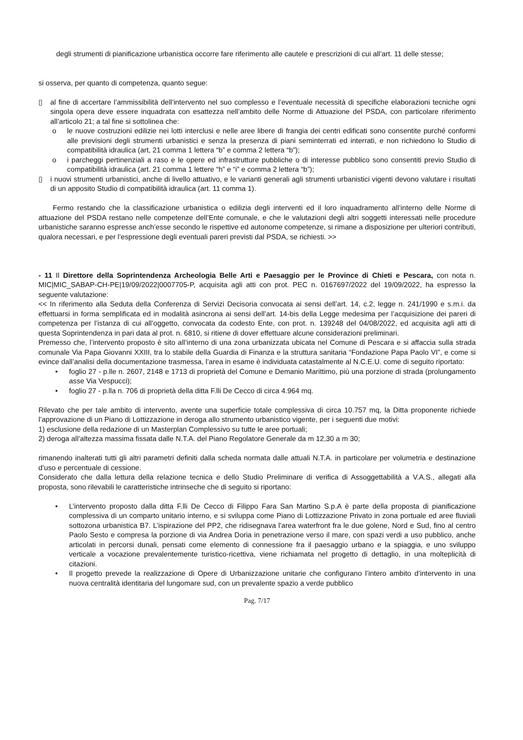degli strumenti di pianificazione urbanistica occorre fare riferimento alle cautele e prescrizioni di cui all’art. 11 delle stesse;
si osserva, per quanto di competenza, quanto segue:
▯ al fine di accertare l’ammissibilità dell’intervento nel suo complesso e l’eventuale necessità di specifiche elaborazioni tecniche ogni singola opera deve essere inquadrata con esattezza nell’ambito delle Norme di Attuazione del PSDA, con particolare riferimento all’articolo 21; a tal fine si sottolinea che:
o le nuove costruzioni edilizie nei lotti interclusi e nelle aree libere di frangia dei centri edificati sono consentite purché conformi alle previsioni degli strumenti urbanistici e senza la presenza di piani seminterrati ed interrati, e non richiedono lo Studio di compatibilità idraulica (art, 21 comma 1 lettera “b” e comma 2 lettera “b”);
o i parcheggi pertinenziali a raso e le opere ed infrastrutture pubbliche o di interesse pubblico sono consentiti previo Studio di compatibilità idraulica (art. 21 comma 1 lettere “h” e “i” e comma 2 lettera “b”);
▯ i nuovi strumenti urbanistici, anche di livello attuativo, e le varianti generali agli strumenti urbanistici vigenti devono valutare i risultati di un apposito Studio di compatibilità idraulica (art. 11 comma 1).
Fermo restando che la classificazione urbanistica o edilizia degli interventi ed il loro inquadramento all’interno delle Norme di attuazione del PSDA restano nelle competenze dell’Ente comunale, e che le valutazioni degli altri soggetti interessati nelle procedure urbanistiche saranno espresse anch’esse secondo le rispettive ed autonome competenze, si rimane a disposizione per ulteriori contributi, qualora necessari, e per l’espressione degli eventuali pareri previsti dal PSDA, se richiesti. >>
- 11 Il Direttore della Soprintendenza Archeologia Belle Arti e Paesaggio per le Province di Chieti e Pescara, con nota n. MIC|MIC_SABAP-CH-PE|19/09/2022|0007705-P, acquisita agli atti con prot. PEC n. 0167697/2022 del 19/09/2022, ha espresso la seguente valutazione:
<< In riferimento alla Seduta della Conferenza di Servizi Decisoria convocata ai sensi dell’art. 14, c.2, legge n. 241/1990 e s.m.i. da effettuarsi in forma semplificata ed in modalità asincrona ai sensi dell’art. 14-bis della Legge medesima per l’acquisizione dei pareri di competenza per l’istanza di cui all’oggetto, convocata da codesto Ente, con prot. n. 139248 del 04/08/2022, ed acquisita agli atti di questa Soprintendenza in pari data al prot. n. 6810, si ritiene di dover effettuare alcune considerazioni preliminari.
Premesso che, l’intervento proposto è sito all’interno di una zona urbanizzata ubicata nel Comune di Pescara e si affaccia sulla strada comunale Via Papa Giovanni XXIII, tra lo stabile della Guardia di Finanza e la struttura sanitaria “Fondazione Papa Paolo VI”, e come si evince dall’analisi della documentazione trasmessa, l’area in esame è individuata catastalmente al N.C.E.U. come di seguito riportato:
• foglio 27 - p.lle n. 2607, 2148 e 1713 di proprietà del Comune e Demanio Marittimo, più una porzione di strada (prolungamento asse Via Vespucci);
• foglio 27 - p.lla n. 706 di proprietà della ditta F.lli De Cecco di circa 4.964 mq.
Rilevato che per tale ambito di intervento, avente una superficie totale complessiva di circa 10.757 mq, la Ditta proponente richiede l’approvazione di un Piano di Lottizzazione in deroga allo strumento urbanistico vigente, per i seguenti due motivi:
1) esclusione della redazione di un Masterplan Complessivo su tutte le aree portuali;
2) deroga all’altezza massima fissata dalle N.T.A. del Piano Regolatore Generale da m 12,30 a m 30;
rimanendo inalterati tutti gli altri parametri definiti dalla scheda normata dalle attuali N.T.A. in particolare per volumetria e destinazione d’uso e percentuale di cessione.
Considerato che dalla lettura della relazione tecnica e dello Studio Preliminare di verifica di Assoggettabilità a V.A.S., allegati alla proposta, sono rilevabili le caratteristiche intrinseche che di seguito si riportano:
• L’intervento proposto dalla ditta F.lli De Cecco di Filippo Fara San Martino S.p.A è parte della proposta di pianificazione complessiva di un comparto unitario interno, e si sviluppa come Piano di Lottizzazione Privato in zona portuale ed aree fluviali sottozona urbanistica B7. L’ispirazione del PP2, che ridisegnava l'area waterfront fra le due golene, Nord e Sud, fino al centro Paolo Sesto e compresa la porzione di via Andrea Doria in penetrazione verso il mare, con spazi verdi a uso pubblico, anche articolati in percorsi dunali, pensati come elemento di connessione fra il paesaggio urbano e la spiaggia, e uno sviluppo verticale a vocazione prevalentemente turistico-ricettiva, viene richiamata nel progetto di dettaglio, in una molteplicità di citazioni.
• Il progetto prevede la realizzazione di Opere di Urbanizzazione unitarie che configurano l’intero ambito d’intervento in una nuova centralità identitaria del lungomare sud, con un prevalente spazio a verde pubblico
Pag. 7/17